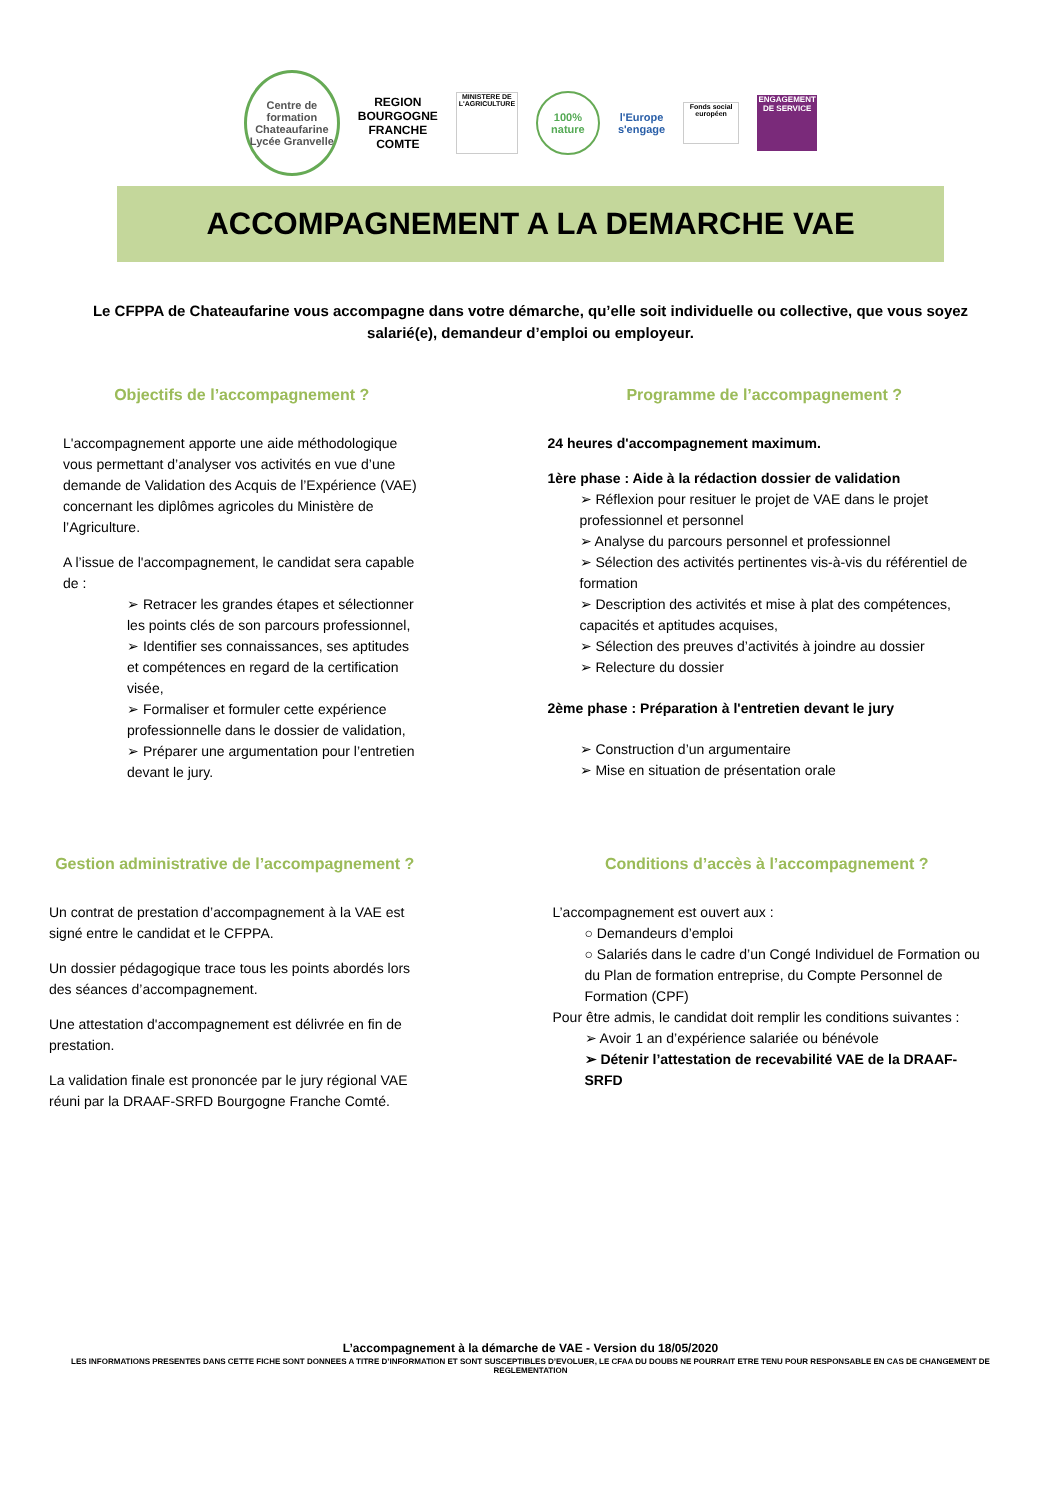Centre de formation Chateaufarine
Lycée Granvelle
REGION
BOURGOGNE
FRANCHE
COMTE
MINISTERE DE L'AGRICULTURE
100% nature
l'Europe
s'engage
Fonds social européen
ENGAGEMENT DE SERVICE
ACCOMPAGNEMENT A LA DEMARCHE VAE
Le CFPPA de Chateaufarine vous accompagne dans votre démarche, qu’elle soit individuelle ou collective, que vous soyez salarié(e), demandeur d’emploi ou employeur.
Objectifs de l’accompagnement ?
L'accompagnement apporte une aide méthodologique vous permettant d’analyser vos activités en vue d’une demande de Validation des Acquis de l’Expérience (VAE) concernant les diplômes agricoles du Ministère de l’Agriculture.
A l’issue de l'accompagnement, le candidat sera capable de :
➢ Retracer les grandes étapes et sélectionner les points clés de son parcours professionnel,
➢ Identifier ses connaissances, ses aptitudes et compétences en regard de la certification visée,
➢ Formaliser et formuler cette expérience professionnelle dans le dossier de validation,
➢ Préparer une argumentation pour l’entretien devant le jury.
Programme de l’accompagnement ?
24 heures d'accompagnement maximum.
1ère phase : Aide à la rédaction dossier de validation
➢ Réflexion pour resituer le projet de VAE dans le projet professionnel et personnel
➢ Analyse du parcours personnel et professionnel
➢ Sélection des activités pertinentes vis-à-vis du référentiel de formation
➢ Description des activités et mise à plat des compétences, capacités et aptitudes acquises,
➢ Sélection des preuves d’activités à joindre au dossier
➢ Relecture du dossier
2ème phase : Préparation à l'entretien devant le jury
➢ Construction d’un argumentaire
➢ Mise en situation de présentation orale
Gestion administrative de l’accompagnement ?
Un contrat de prestation d’accompagnement à la VAE est signé entre le candidat et le CFPPA.
Un dossier pédagogique trace tous les points abordés lors des séances d’accompagnement.
Une attestation d'accompagnement est délivrée en fin de prestation.
La validation finale est prononcée par le jury régional VAE réuni par la DRAAF-SRFD Bourgogne Franche Comté.
Conditions d’accès à l’accompagnement ?
L’accompagnement est ouvert aux :
○ Demandeurs d’emploi
○ Salariés dans le cadre d’un Congé Individuel de Formation ou du Plan de formation entreprise, du Compte Personnel de Formation (CPF)
Pour être admis, le candidat doit remplir les conditions suivantes :
➢ Avoir 1 an d’expérience salariée ou bénévole
➢ Détenir l’attestation de recevabilité VAE de la DRAAF-SRFD
L’accompagnement à la démarche de VAE - Version du 18/05/2020
LES INFORMATIONS PRESENTES DANS CETTE FICHE SONT DONNEES A TITRE D’INFORMATION ET SONT SUSCEPTIBLES D’EVOLUER, LE CFAA DU DOUBS NE POURRAIT ETRE TENU POUR RESPONSABLE EN CAS DE CHANGEMENT DE REGLEMENTATION